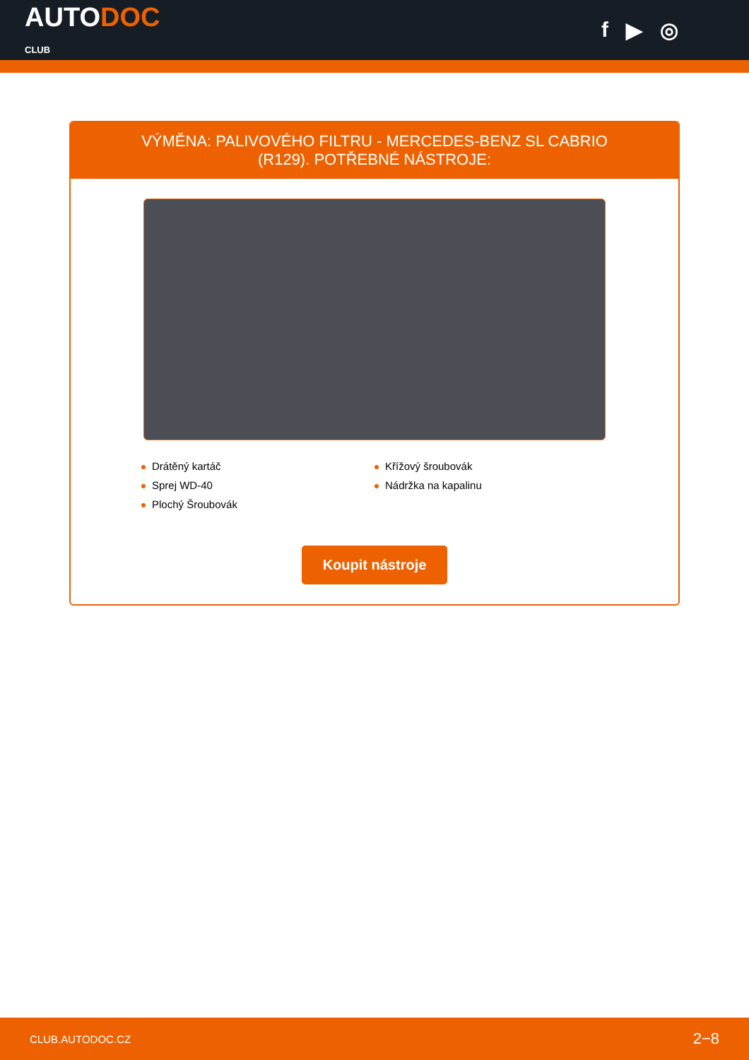AUTODOC
CLUB
f ▶ ◎
VÝMĚNA: PALIVOVÉHO FILTRU - MERCEDES-BENZ SL CABRIO (R129). POTŘEBNÉ NÁSTROJE:
Drátěný kartáč
Sprej WD-40
Plochý Šroubovák
Křížový šroubovák
Nádržka na kapalinu
Koupit nástroje
CLUB.AUTODOC.CZ 2−8